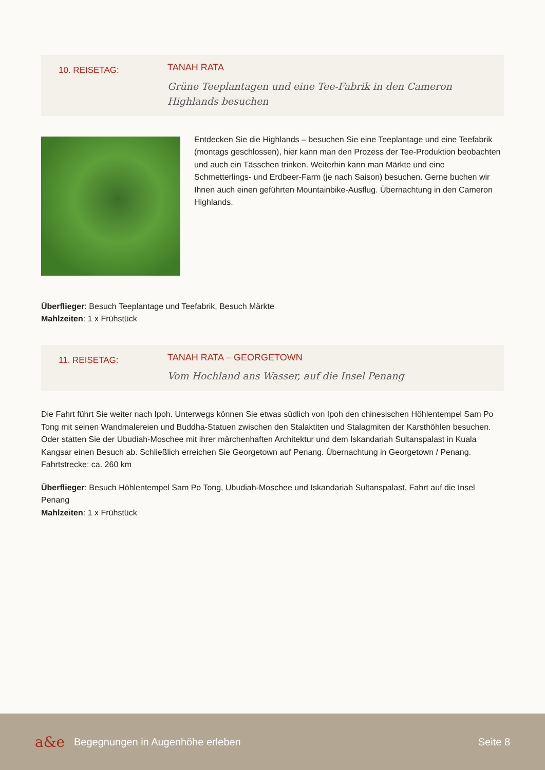10. REISETAG:
TANAH RATA
Grüne Teeplantagen und eine Tee-Fabrik in den Cameron
Highlands besuchen
Entdecken Sie die Highlands – besuchen Sie eine Teeplantage und eine Teefabrik (montags geschlossen), hier kann man den Prozess der Tee-Produktion beobachten und auch ein Tässchen trinken. Weiterhin kann man Märkte und eine Schmetterlings- und Erdbeer-Farm (je nach Saison) besuchen. Gerne buchen wir Ihnen auch einen geführten Mountainbike-Ausflug. Übernachtung in den Cameron Highlands.
Überflieger: Besuch Teeplantage und Teefabrik, Besuch Märkte
Mahlzeiten: 1 x Frühstück
11. REISETAG:
TANAH RATA – GEORGETOWN
Vom Hochland ans Wasser, auf die Insel Penang
Die Fahrt führt Sie weiter nach Ipoh. Unterwegs können Sie etwas südlich von Ipoh den chinesischen Höhlentempel Sam Po Tong mit seinen Wandmalereien und Buddha-Statuen zwischen den Stalaktiten und Stalagmiten der Karsthöhlen besuchen. Oder statten Sie der Ubudiah-Moschee mit ihrer märchenhaften Architektur und dem Iskandariah Sultanspalast in Kuala Kangsar einen Besuch ab. Schließlich erreichen Sie Georgetown auf Penang. Übernachtung in Georgetown / Penang. Fahrtstrecke: ca. 260 km
Überflieger: Besuch Höhlentempel Sam Po Tong, Ubudiah-Moschee und Iskandariah Sultanspalast, Fahrt auf die Insel Penang
Mahlzeiten: 1 x Frühstück
a&e
Begegnungen in Augenhöhe erleben
Seite 8